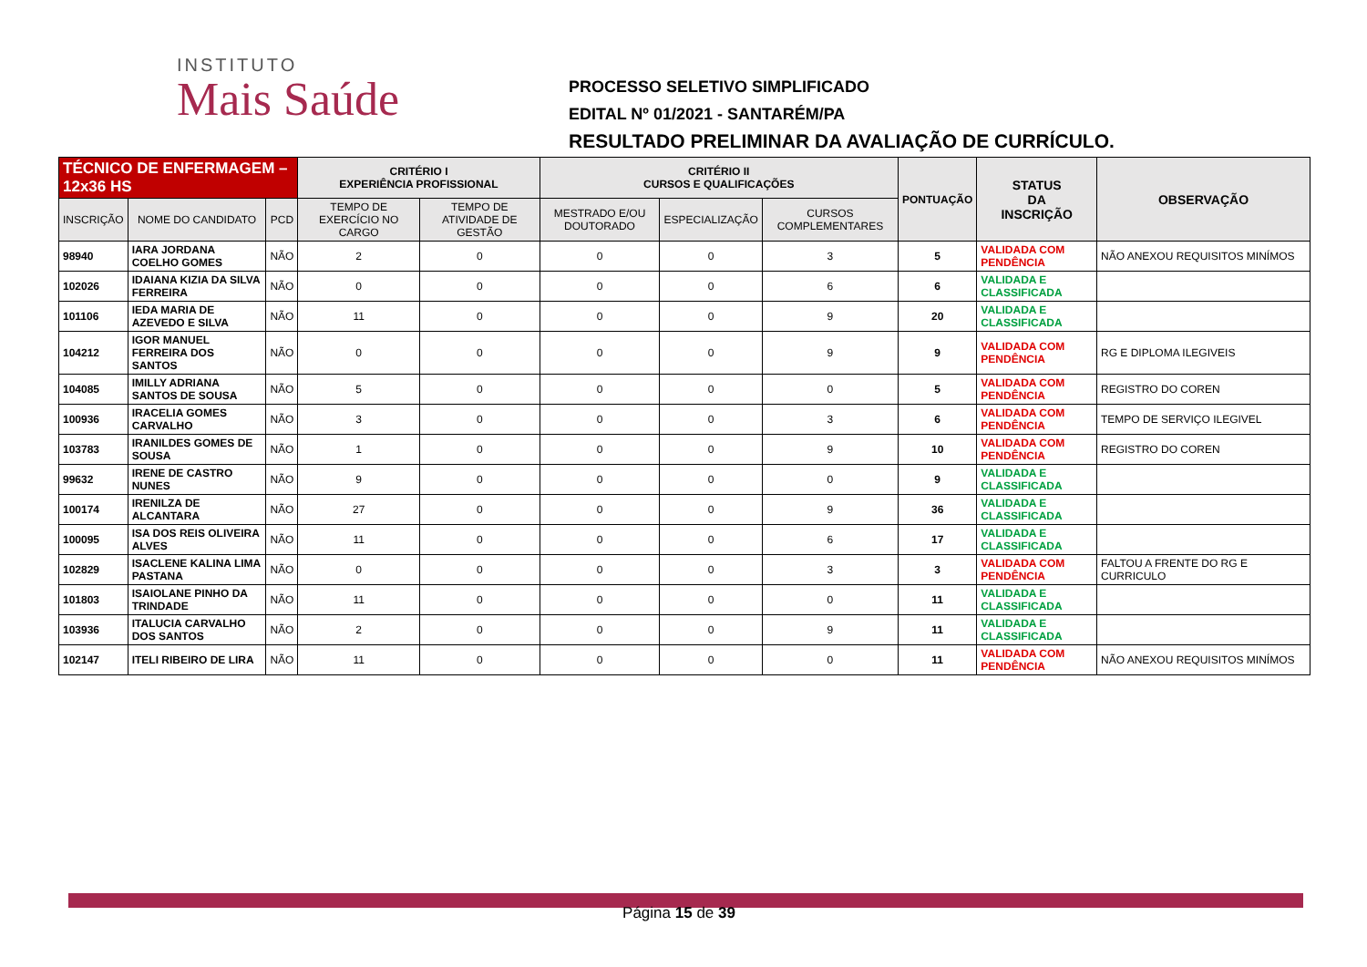INSTITUTO
Mais Saúde
PROCESSO SELETIVO SIMPLIFICADO
EDITAL Nº 01/2021 - SANTARÉM/PA
RESULTADO PRELIMINAR DA AVALIAÇÃO DE CURRÍCULO.
| TÉCNICO DE ENFERMAGEM – 12x36 HS | | | CRITÉRIO I EXPERIÊNCIA PROFISSIONAL | | CRITÉRIO II CURSOS E QUALIFICAÇÕES | | | PONTUAÇÃO | STATUS DA INSCRIÇÃO | OBSERVAÇÃO |
| --- | --- | --- | --- | --- | --- | --- | --- | --- | --- | --- |
| INSCRIÇÃO | NOME DO CANDIDATO | PCD | TEMPO DE EXERCÍCIO NO CARGO | TEMPO DE ATIVIDADE DE GESTÃO | MESTRADO E/OU DOUTORADO | ESPECIALIZAÇÃO | CURSOS COMPLEMENTARES | | | |
| 98940 | IARA JORDANA COELHO GOMES | NÃO | 2 | 0 | 0 | 0 | 3 | 5 | VALIDADA COM PENDÊNCIA | NÃO ANEXOU REQUISITOS MINÍMOS |
| 102026 | IDAIANA KIZIA DA SILVA FERREIRA | NÃO | 0 | 0 | 0 | 0 | 6 | 6 | VALIDADA E CLASSIFICADA | |
| 101106 | IEDA MARIA DE AZEVEDO E SILVA | NÃO | 11 | 0 | 0 | 0 | 9 | 20 | VALIDADA E CLASSIFICADA | |
| 104212 | IGOR MANUEL FERREIRA DOS SANTOS | NÃO | 0 | 0 | 0 | 0 | 9 | 9 | VALIDADA COM PENDÊNCIA | RG E DIPLOMA ILEGIVEIS |
| 104085 | IMILLY ADRIANA SANTOS DE SOUSA | NÃO | 5 | 0 | 0 | 0 | 0 | 5 | VALIDADA COM PENDÊNCIA | REGISTRO DO COREN |
| 100936 | IRACELIA GOMES CARVALHO | NÃO | 3 | 0 | 0 | 0 | 3 | 6 | VALIDADA COM PENDÊNCIA | TEMPO DE SERVIÇO ILEGIVEL |
| 103783 | IRANILDES GOMES DE SOUSA | NÃO | 1 | 0 | 0 | 0 | 9 | 10 | VALIDADA COM PENDÊNCIA | REGISTRO DO COREN |
| 99632 | IRENE DE CASTRO NUNES | NÃO | 9 | 0 | 0 | 0 | 0 | 9 | VALIDADA E CLASSIFICADA | |
| 100174 | IRENILZA DE ALCANTARA | NÃO | 27 | 0 | 0 | 0 | 9 | 36 | VALIDADA E CLASSIFICADA | |
| 100095 | ISA DOS REIS OLIVEIRA ALVES | NÃO | 11 | 0 | 0 | 0 | 6 | 17 | VALIDADA E CLASSIFICADA | |
| 102829 | ISACLENE KALINA LIMA PASTANA | NÃO | 0 | 0 | 0 | 0 | 3 | 3 | VALIDADA COM PENDÊNCIA | FALTOU A FRENTE DO RG E CURRICULO |
| 101803 | ISAIOLANE PINHO DA TRINDADE | NÃO | 11 | 0 | 0 | 0 | 0 | 11 | VALIDADA E CLASSIFICADA | |
| 103936 | ITALUCIA CARVALHO DOS SANTOS | NÃO | 2 | 0 | 0 | 0 | 9 | 11 | VALIDADA E CLASSIFICADA | |
| 102147 | ITELI RIBEIRO DE LIRA | NÃO | 11 | 0 | 0 | 0 | 0 | 11 | VALIDADA COM PENDÊNCIA | NÃO ANEXOU REQUISITOS MINÍMOS |
Página 15 de 39